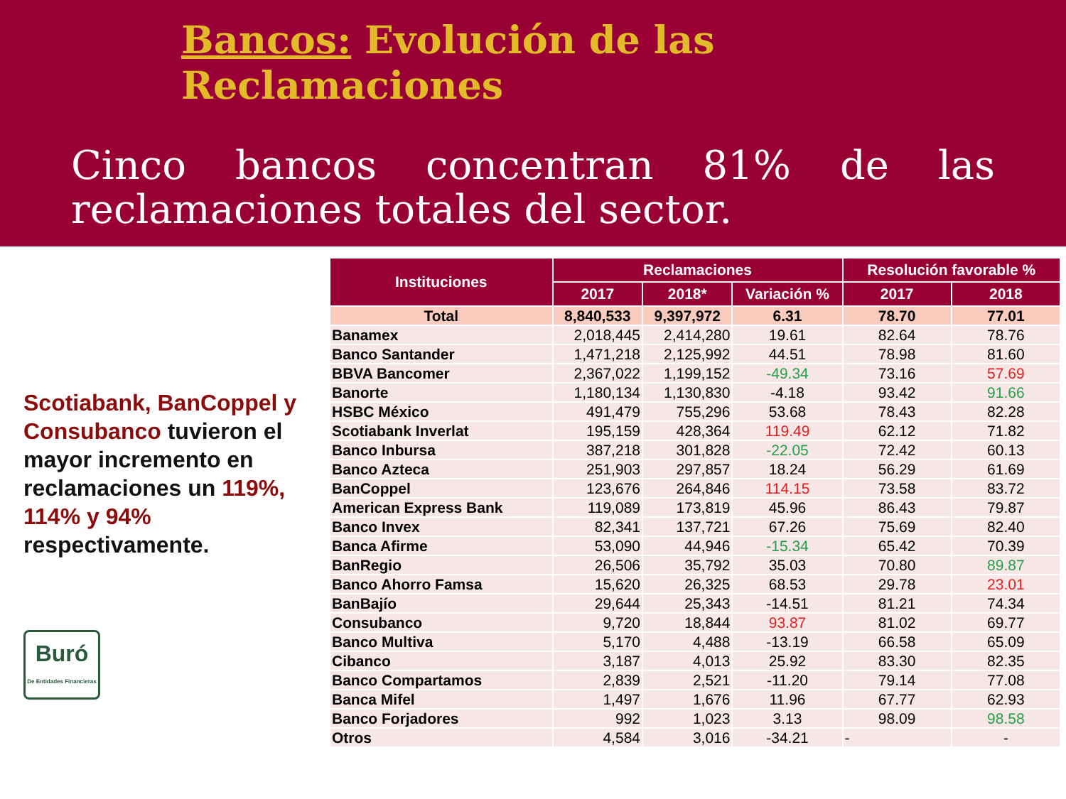Bancos: Evolución de las Reclamaciones
Cinco bancos concentran 81% de las reclamaciones totales del sector.
Scotiabank, BanCoppel y Consubanco tuvieron el mayor incremento en reclamaciones un 119%, 114% y 94% respectivamente.
Buró
De Entidades Financieras
| Instituciones | Reclamaciones | | | Resolución favorable % | |
| --- | --- | --- | --- | --- | --- |
| | 2017 | 2018* | Variación % | 2017 | 2018 |
| Total | 8,840,533 | 9,397,972 | 6.31 | 78.70 | 77.01 |
| Banamex | 2,018,445 | 2,414,280 | 19.61 | 82.64 | 78.76 |
| Banco Santander | 1,471,218 | 2,125,992 | 44.51 | 78.98 | 81.60 |
| BBVA Bancomer | 2,367,022 | 1,199,152 | -49.34 | 73.16 | 57.69 |
| Banorte | 1,180,134 | 1,130,830 | -4.18 | 93.42 | 91.66 |
| HSBC México | 491,479 | 755,296 | 53.68 | 78.43 | 82.28 |
| Scotiabank Inverlat | 195,159 | 428,364 | 119.49 | 62.12 | 71.82 |
| Banco Inbursa | 387,218 | 301,828 | -22.05 | 72.42 | 60.13 |
| Banco Azteca | 251,903 | 297,857 | 18.24 | 56.29 | 61.69 |
| BanCoppel | 123,676 | 264,846 | 114.15 | 73.58 | 83.72 |
| American Express Bank | 119,089 | 173,819 | 45.96 | 86.43 | 79.87 |
| Banco Invex | 82,341 | 137,721 | 67.26 | 75.69 | 82.40 |
| Banca Afirme | 53,090 | 44,946 | -15.34 | 65.42 | 70.39 |
| BanRegio | 26,506 | 35,792 | 35.03 | 70.80 | 89.87 |
| Banco Ahorro Famsa | 15,620 | 26,325 | 68.53 | 29.78 | 23.01 |
| BanBajío | 29,644 | 25,343 | -14.51 | 81.21 | 74.34 |
| Consubanco | 9,720 | 18,844 | 93.87 | 81.02 | 69.77 |
| Banco Multiva | 5,170 | 4,488 | -13.19 | 66.58 | 65.09 |
| Cibanco | 3,187 | 4,013 | 25.92 | 83.30 | 82.35 |
| Banco Compartamos | 2,839 | 2,521 | -11.20 | 79.14 | 77.08 |
| Banca Mifel | 1,497 | 1,676 | 11.96 | 67.77 | 62.93 |
| Banco Forjadores | 992 | 1,023 | 3.13 | 98.09 | 98.58 |
| Otros | 4,584 | 3,016 | -34.21 | - | - |